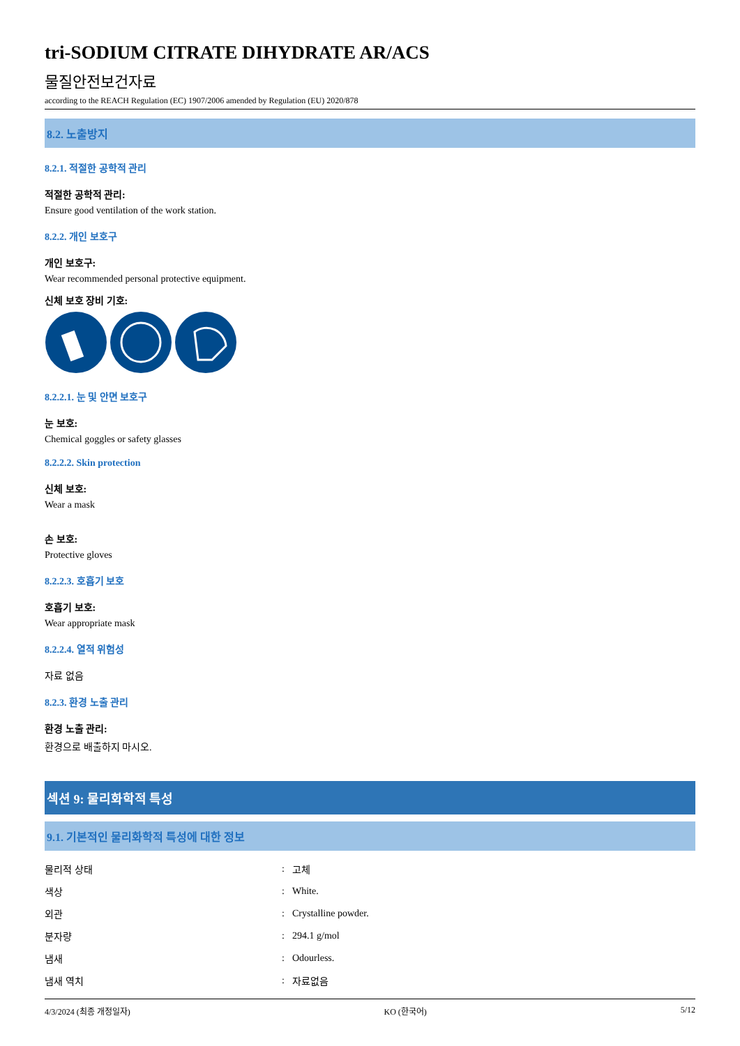tri-SODIUM CITRATE DIHYDRATE AR/ACS
물질안전보건자료
according to the REACH Regulation (EC) 1907/2006 amended by Regulation (EU) 2020/878
8.2. 노출방지
8.2.1. 적절한 공학적 관리
적절한 공학적 관리:
Ensure good ventilation of the work station.
8.2.2. 개인 보호구
개인 보호구:
Wear recommended personal protective equipment.
신체 보호 장비 기호:
8.2.2.1. 눈 및 안면 보호구
눈 보호:
Chemical goggles or safety glasses
8.2.2.2. Skin protection
신체 보호:
Wear a mask
손 보호:
Protective gloves
8.2.2.3. 호흡기 보호
호흡기 보호:
Wear appropriate mask
8.2.2.4. 열적 위험성
자료 없음
8.2.3. 환경 노출 관리
환경 노출 관리:
환경으로 배출하지 마시오.
섹션 9: 물리화학적 특성
9.1. 기본적인 물리화학적 특성에 대한 정보
| 물리적 상태 | : | 고체 |
| 색상 | : | White. |
| 외관 | : | Crystalline powder. |
| 분자량 | : | 294.1 g/mol |
| 냄새 | : | Odourless. |
| 냄새 역치 | : | 자료없음 |
4/3/2024 (최종 개정일자) KO (한국어) 5/12